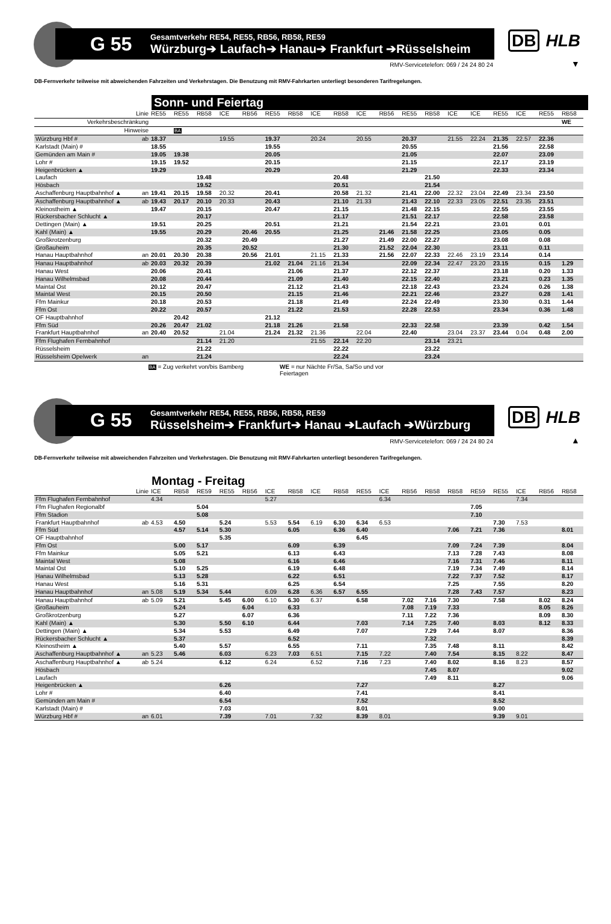G 55
Gesamtverkehr RE54, RE55, RB56, RB58, RE59
Würzburg➔ Laufach➔ Hanau➔ Frankfurt ➔Rüsselsheim
DB HLB
RMV-Servicetelefon: 069 / 24 24 80 24
▼
DB-Fernverkehr teilweise mit abweichenden Fahrzeiten und Verkehrstagen. Die Benutzung mit RMV-Fahrkarten unterliegt besonderen Tarifregelungen.
Sonn- und Feiertag
| Linie | | RE55 | RE55 | RB58 | ICE | RB56 | RE55 | RB58 | ICE | RB58 | ICE | RB56 | RE55 | RB58 | ICE | ICE | RE55 | ICE | RE55 | RB58 |
| --- | --- | --- | --- | --- | --- | --- | --- | --- | --- | --- | --- | --- | --- | --- | --- | --- | --- | --- | --- | --- |
| Verkehrsbeschränkung | | | | | | | | | | | | | | | | | | | | WE |
| Hinweise | | | BA | | | | | | | | | | | | | | | | | |
| Würzburg Hbf # | ab | 18.37 | | | 19.55 | | 19.37 | | 20.24 | | 20.55 | | 20.37 | | 21.55 | 22.24 | 21.35 | 22.57 | 22.36 | |
| Karlstadt (Main) # | | 18.55 | | | | | 19.55 | | | | | | 20.55 | | | | 21.56 | | 22.58 | |
| Gemünden am Main # | | 19.05 | 19.38 | | | | 20.05 | | | | | | 21.05 | | | | 22.07 | | 23.09 | |
| Lohr # | | 19.15 | 19.52 | | | | 20.15 | | | | | | 21.15 | | | | 22.17 | | 23.19 | |
| Heigenbrücken ▲ | | 19.29 | | | | | 20.29 | | | | | | 21.29 | | | | 22.33 | | 23.34 | |
| Laufach | | | | 19.48 | | | | | | 20.48 | | | | 21.50 | | | | | | |
| Hösbach | | | | 19.52 | | | | | | 20.51 | | | | 21.54 | | | | | | |
| Aschaffenburg Hauptbahnhof ▲ | an | 19.41 | 20.15 | 19.58 | 20.32 | | 20.41 | | | 20.58 | 21.32 | | 21.41 | 22.00 | 22.32 | 23.04 | 22.49 | 23.34 | 23.50 | |
| Aschaffenburg Hauptbahnhof ▲ | ab | 19.43 | 20.17 | 20.10 | 20.33 | | 20.43 | | | 21.10 | 21.33 | | 21.43 | 22.10 | 22.33 | 23.05 | 22.51 | 23.35 | 23.51 | |
| Kleinostheim ▲ | | 19.47 | | 20.15 | | | 20.47 | | | 21.15 | | | 21.48 | 22.15 | | | 22.55 | | 23.55 | |
| Rückersbacher Schlucht ▲ | | | | 20.17 | | | | | | 21.17 | | | 21.51 | 22.17 | | | 22.58 | | 23.58 | |
| Dettingen (Main) ▲ | | 19.51 | | 20.25 | | | 20.51 | | | 21.21 | | | 21.54 | 22.21 | | | 23.01 | | 0.01 | |
| Kahl (Main) ▲ | | 19.55 | | 20.29 | | 20.46 | 20.55 | | | 21.25 | | 21.46 | 21.58 | 22.25 | | | 23.05 | | 0.05 | |
| Großkrotzenburg | | | | 20.32 | | 20.49 | | | | 21.27 | | 21.49 | 22.00 | 22.27 | | | 23.08 | | 0.08 | |
| Großauheim | | | | 20.35 | | 20.52 | | | | 21.30 | | 21.52 | 22.04 | 22.30 | | | 23.11 | | 0.11 | |
| Hanau Hauptbahnhof | an | 20.01 | 20.30 | 20.38 | | 20.56 | 21.01 | | 21.15 | 21.33 | | 21.56 | 22.07 | 22.33 | 22.46 | 23.19 | 23.14 | | 0.14 | |
| Hanau Hauptbahnhof | ab | 20.03 | 20.32 | 20.39 | | | 21.02 | 21.04 | 21.16 | 21.34 | | | 22.09 | 22.34 | 22.47 | 23.20 | 23.15 | | 0.15 | 1.29 |
| Hanau West | | 20.06 | | 20.41 | | | | 21.06 | | 21.37 | | | 22.12 | 22.37 | | | 23.18 | | 0.20 | 1.33 |
| Hanau Wilhelmsbad | | 20.08 | | 20.44 | | | | 21.09 | | 21.40 | | | 22.15 | 22.40 | | | 23.21 | | 0.23 | 1.35 |
| Maintal Ost | | 20.12 | | 20.47 | | | | 21.12 | | 21.43 | | | 22.18 | 22.43 | | | 23.24 | | 0.26 | 1.38 |
| Maintal West | | 20.15 | | 20.50 | | | | 21.15 | | 21.46 | | | 22.21 | 22.46 | | | 23.27 | | 0.28 | 1.41 |
| Ffm Mainkur | | 20.18 | | 20.53 | | | | 21.18 | | 21.49 | | | 22.24 | 22.49 | | | 23.30 | | 0.31 | 1.44 |
| Ffm Ost | | 20.22 | | 20.57 | | | | 21.22 | | 21.53 | | | 22.28 | 22.53 | | | 23.34 | | 0.36 | 1.48 |
| OF Hauptbahnhof | | | 20.42 | | | | 21.12 | | | | | | | | | | | | | |
| Ffm Süd | | 20.26 | 20.47 | 21.02 | | | 21.18 | 21.26 | | 21.58 | | | 22.33 | 22.58 | | | 23.39 | | 0.42 | 1.54 |
| Frankfurt Hauptbahnhof | an | 20.40 | 20.52 | | 21.04 | | 21.24 | 21.32 | 21.36 | | 22.04 | | 22.40 | | 23.04 | 23.37 | 23.44 | 0.04 | 0.48 | 2.00 |
| Ffm Flughafen Fernbahnhof | | | | 21.14 | 21.20 | | | | 21.55 | 22.14 | 22.20 | | | 23.14 | 23.21 | | | | | |
| Rüsselsheim | | | | 21.22 | | | | | | 22.22 | | | | 23.22 | | | | | | |
| Rüsselsheim Opelwerk | an | | | 21.24 | | | | | | 22.24 | | | | 23.24 | | | | | | |
BA = Zug verkehrt von/bis Bamberg
WE = nur Nächte Fr/Sa, Sa/So und vor Feiertagen
G 55
Gesamtverkehr RE54, RE55, RB56, RB58, RE59
Rüsselsheim➔ Frankfurt➔ Hanau ➔Laufach ➔Würzburg
DB HLB
RMV-Servicetelefon: 069 / 24 24 80 24
▲
DB-Fernverkehr teilweise mit abweichenden Fahrzeiten und Verkehrstagen. Die Benutzung mit RMV-Fahrkarten unterliegt besonderen Tarifregelungen.
Montag - Freitag
| Linie | | ICE | RB58 | RE59 | RE55 | RB56 | ICE | RB58 | ICE | RB58 | RE55 | ICE | RB56 | RB58 | RB58 | RE59 | RE55 | ICE | RB56 | RB58 |
| --- | --- | --- | --- | --- | --- | --- | --- | --- | --- | --- | --- | --- | --- | --- | --- | --- | --- | --- | --- | --- |
| Ffm Flughafen Fernbahnhof | | 4.34 | | | | | 5.27 | | | | | 6.34 | | | | | | 7.34 | | |
| Ffm Flughafen Regionalbf | | | | 5.04 | | | | | | | | | | | | 7.05 | | | | |
| Ffm Stadion | | | | 5.08 | | | | | | | | | | | | 7.10 | | | | |
| Frankfurt Hauptbahnhof | ab | 4.53 | 4.50 | | 5.24 | | 5.53 | 5.54 | 6.19 | 6.30 | 6.34 | 6.53 | | | | | 7.30 | 7.53 | | |
| Ffm Süd | | | 4.57 | 5.14 | 5.30 | | | 6.05 | | 6.36 | 6.40 | | | | 7.06 | 7.21 | 7.36 | | | 8.01 |
| OF Hauptbahnhof | | | | | 5.35 | | | | | | 6.45 | | | | | | | | | |
| Ffm Ost | | | 5.00 | 5.17 | | | | 6.09 | | 6.39 | | | | | 7.09 | 7.24 | 7.39 | | | 8.04 |
| Ffm Mainkur | | | 5.05 | 5.21 | | | | 6.13 | | 6.43 | | | | | 7.13 | 7.28 | 7.43 | | | 8.08 |
| Maintal West | | | 5.08 | | | | | 6.16 | | 6.46 | | | | | 7.16 | 7.31 | 7.46 | | | 8.11 |
| Maintal Ost | | | 5.10 | 5.25 | | | | 6.19 | | 6.48 | | | | | 7.19 | 7.34 | 7.49 | | | 8.14 |
| Hanau Wilhelmsbad | | | 5.13 | 5.28 | | | | 6.22 | | 6.51 | | | | | 7.22 | 7.37 | 7.52 | | | 8.17 |
| Hanau West | | | 5.16 | 5.31 | | | | 6.25 | | 6.54 | | | | | 7.25 | | 7.55 | | | 8.20 |
| Hanau Hauptbahnhof | an | 5.08 | 5.19 | 5.34 | 5.44 | | 6.09 | 6.28 | 6.36 | 6.57 | 6.55 | | | | 7.28 | 7.43 | 7.57 | | | 8.23 |
| Hanau Hauptbahnhof | ab | 5.09 | 5.21 | | 5.45 | 6.00 | 6.10 | 6.30 | 6.37 | | 6.58 | | 7.02 | 7.16 | 7.30 | | 7.58 | | 8.02 | 8.24 |
| Großauheim | | | 5.24 | | | 6.04 | | 6.33 | | | | | 7.08 | 7.19 | 7.33 | | | | 8.05 | 8.26 |
| Großkrotzenburg | | | 5.27 | | | 6.07 | | 6.36 | | | | | 7.11 | 7.22 | 7.36 | | | | 8.09 | 8.30 |
| Kahl (Main) ▲ | | | 5.30 | | 5.50 | 6.10 | | 6.44 | | | 7.03 | | 7.14 | 7.25 | 7.40 | | 8.03 | | 8.12 | 8.33 |
| Dettingen (Main) ▲ | | | 5.34 | | 5.53 | | | 6.49 | | | 7.07 | | | 7.29 | 7.44 | | 8.07 | | | 8.36 |
| Rückersbacher Schlucht ▲ | | | 5.37 | | | | | 6.52 | | | | | | 7.32 | | | | | | 8.39 |
| Kleinostheim ▲ | | | 5.40 | | 5.57 | | | 6.55 | | | 7.11 | | | 7.35 | 7.48 | | 8.11 | | | 8.42 |
| Aschaffenburg Hauptbahnhof ▲ | an | 5.23 | 5.46 | | 6.03 | | 6.23 | 7.03 | 6.51 | | 7.15 | 7.22 | | 7.40 | 7.54 | | 8.15 | 8.22 | | 8.47 |
| Aschaffenburg Hauptbahnhof ▲ | ab | 5.24 | | | 6.12 | | 6.24 | | 6.52 | | 7.16 | 7.23 | | 7.40 | 8.02 | | 8.16 | 8.23 | | 8.57 |
| Hösbach | | | | | | | | | | | | | | 7.45 | 8.07 | | | | | 9.02 |
| Laufach | | | | | | | | | | | | | | 7.49 | 8.11 | | | | | 9.06 |
| Heigenbrücken ▲ | | | | | 6.26 | | | | | | 7.27 | | | | | | 8.27 | | | |
| Lohr # | | | | | 6.40 | | | | | | 7.41 | | | | | | 8.41 | | | |
| Gemünden am Main # | | | | | 6.54 | | | | | | 7.52 | | | | | | 8.52 | | | |
| Karlstadt (Main) # | | | | | 7.03 | | | | | | 8.01 | | | | | | 9.00 | | | |
| Würzburg Hbf # | an | 6.01 | | | 7.39 | | 7.01 | | 7.32 | | 8.39 | 8.01 | | | | | 9.39 | 9.01 | | |